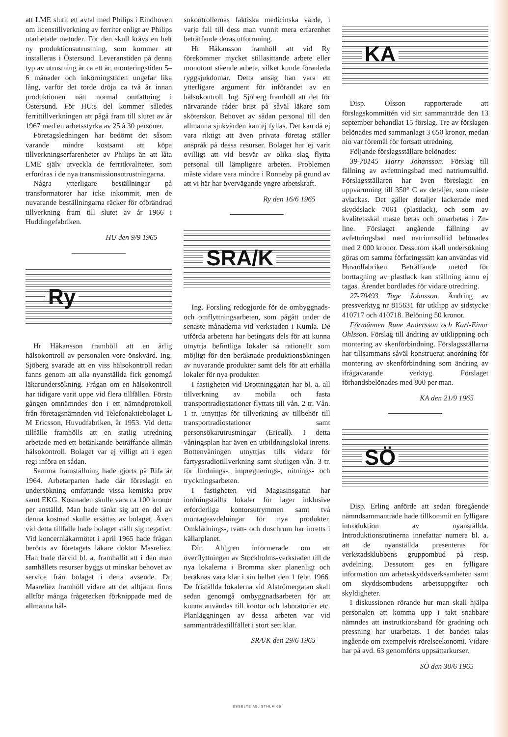att LME slutit ett avtal med Philips i Eindhoven om licenstillverkning av ferriter enligt av Philips utarbetade metoder. För den skull krävs en helt ny produktionsutrustning, som kommer att installeras i Östersund. Leveranstiden på denna typ av utrustning är ca ett år, monteringstiden 5–6 månader och inkörningstiden ungefär lika lång, varför det torde dröja ca två år innan produktionen nått normal omfattning i Östersund. För HU:s del kommer således ferrittillverkningen att pågå fram till slutet av år 1967 med en arbetsstyrka av 25 à 30 personer.
Företagsledningen har bedömt det såsom varande mindre kostsamt att köpa tillverkningserfarenheter av Philips än att låta LME själv utveckla de ferritkvaliteter, som erfordras i de nya transmissionsutrustningarna.
Några ytterligare beställningar på transformatorer har icke inkommit, men de nuvarande beställningarna räcker för oförändrad tillverkning fram till slutet av år 1966 i Huddingefabriken.
HU den 9/9 1965
Ry
Hr Håkansson framhöll att en årlig hälsokontroll av personalen vore önskvärd. Ing. Sjöberg svarade att en viss hälsokontroll redan fanns genom att alla nyanställda fick genomgå läkarundersökning. Frågan om en hälsokontroll har tidigare varit uppe vid flera tillfällen. Första gången omnämndes den i ett nämndprotokoll från företagsnämnden vid Telefonaktiebolaget L M Ericsson, Huvudfabriken, år 1953. Vid detta tillfälle framhölls att en statlig utredning arbetade med ett betänkande beträffande allmän hälsokontroll. Bolaget var ej villigt att i egen regi införa en sådan.
Samma framställning hade gjorts på Rifa år 1964. Arbetarparten hade där föreslagit en undersökning omfattande vissa kemiska prov samt EKG. Kostnaden skulle vara ca 100 kronor per anställd. Man hade tänkt sig att en del av denna kostnad skulle ersättas av bolaget. Även vid detta tillfälle hade bolaget ställt sig negativt. Vid koncernläkarmötet i april 1965 hade frågan berörts av företagets läkare doktor Masreliez. Han hade därvid bl. a. framhållit att i den mån samhällets resurser byggs ut minskar behovet av service från bolaget i detta avsende. Dr. Masreliez framhöll vidare att det alltjämt finns alltför många frågetecken förknippade med de allmänna häl-
sokontrollernas faktiska medicinska värde, i varje fall till dess man vunnit mera erfarenhet beträffande deras utformning.
Hr Håkansson framhöll att vid Ry förekommer mycket stillasittande arbete eller monotont stående arbete, vilket kunde föranleda ryggsjukdomar. Detta ansåg han vara ett ytterligare argument för införandet av en hälsokontroll. Ing. Sjöberg framhöll att det för närvarande råder brist på såväl läkare som sköterskor. Behovet av sådan personal till den allmänna sjukvården kan ej fyllas. Det kan då ej vara riktigt att även privata företag ställer anspråk på dessa resurser. Bolaget har ej varit ovilligt att vid besvär av olika slag flytta personal till lämpligare arbeten. Problemen måste vidare vara mindre i Ronneby på grund av att vi här har övervägande yngre arbetskraft.
Ry den 16/6 1965
SRA/K
Ing. Forsling redogjorde för de ombyggnads- och omflyttningsarbeten, som pågått under de senaste månaderna vid verkstaden i Kumla. De utförda arbetena har betingats dels för att kunna utnyttja befintliga lokaler så rationellt som möjligt för den beräknade produktionsökningen av nuvarande produkter samt dels för att erhålla lokaler för nya produkter.
I fastigheten vid Drottninggatan har bl. a. all tillverkning av mobila och fasta transportradiostationer flyttats till vån. 2 tr. Vån. 1 tr. utnyttjas för tillverkning av tillbehör till transportradiostationer samt personsökarutrustningar (Ericall). I detta våningsplan har även en utbildningslokal inretts. Bottenvåningen utnyttjas tills vidare för fartygsradiotillverkning samt slutligen vån. 3 tr. för lindnings-, impregnerings-, nitnings- och tryckningsarbeten.
I fastigheten vid Magasinsgatan har iordningställts lokaler för lager inklusive erforderliga kontorsutrymmen samt två montageavdelningar för nya produkter. Omklädnings-, tvätt- och duschrum har inretts i källarplanet.
Dir. Ahlgren informerade om att överflyttningen av Stockholms-verkstaden till de nya lokalerna i Bromma sker planenligt och beräknas vara klar i sin helhet den 1 febr. 1966. De friställda lokalerna vid Alströmergatan skall sedan genomgå ombyggnadsarbeten för att kunna användas till kontor och laboratorier etc. Planläggningen av dessa arbeten var vid sammanträdestillfället i stort sett klar.
SRA/K den 29/6 1965
KA
Disp. Olsson rapporterade att förslagskommittén vid sitt sammanträde den 13 september behandlat 15 förslag. Tre av förslagen belönades med sammanlagt 3 650 kronor, medan nio var föremål för fortsatt utredning.
Följande förslagsställare belönades:
39-70145 Harry Johansson. Förslag till fällning av avfettningsbad med natriumsulfid. Förslagsställaren har även föreslagit en uppvärmning till 350° C av detaljer, som måste avlackas. Det gäller detaljer lackerade med skyddslack 7061 (plastlack), och som av kvalitetsskäl måste betas och omarbetas i Zn-line. Förslaget angående fällning av avfettningsbad med natriumsulfid belönades med 2 000 kronor. Dessutom skall undersökning göras om samma förfaringssätt kan användas vid Huvudfabriken. Beträffande metod för borttagning av plastlack kan ställning ännu ej tagas. Ärendet bordlades för vidare utredning.
27-70493 Tage Johnsson. Ändring av pressverktyg nr 815631 för utklipp av sidstycke 410717 och 410718. Belöning 50 kronor.
Förmännen Rune Andersson och Karl-Einar Ohlsson. Förslag till ändring av utklippning och montering av skenförbindning. Förslagsställarna har tillsammans såväl konstruerat anordning för montering av skenförbindning som ändring av ifrågavarande verktyg. Förslaget förhandsbelönades med 800 per man.
KA den 21/9 1965
SÖ
Disp. Erling anförde att sedan föregående nämndsammanträde hade tillkommit en fylligare introduktion av nyanställda. Introduktionsrutinerna innefattar numera bl. a. att de nyanställda presenteras för verkstadsklubbens gruppombud på resp. avdelning. Dessutom ges en fylligare information om arbetsskyddsverksamheten samt om skyddsombudens arbetsuppgifter och skyldigheter.
I diskussionen rörande hur man skall hjälpa personalen att komma upp i takt snabbare nämndes att instrutkionsband för gradning och pressning har utarbetats. I det bandet talas ingående om exempelvis rörelseekonomi. Vidare har på avd. 63 genomförts uppsättarkurser.
SÖ den 30/6 1965
ESSELTE AB. STHLM 65